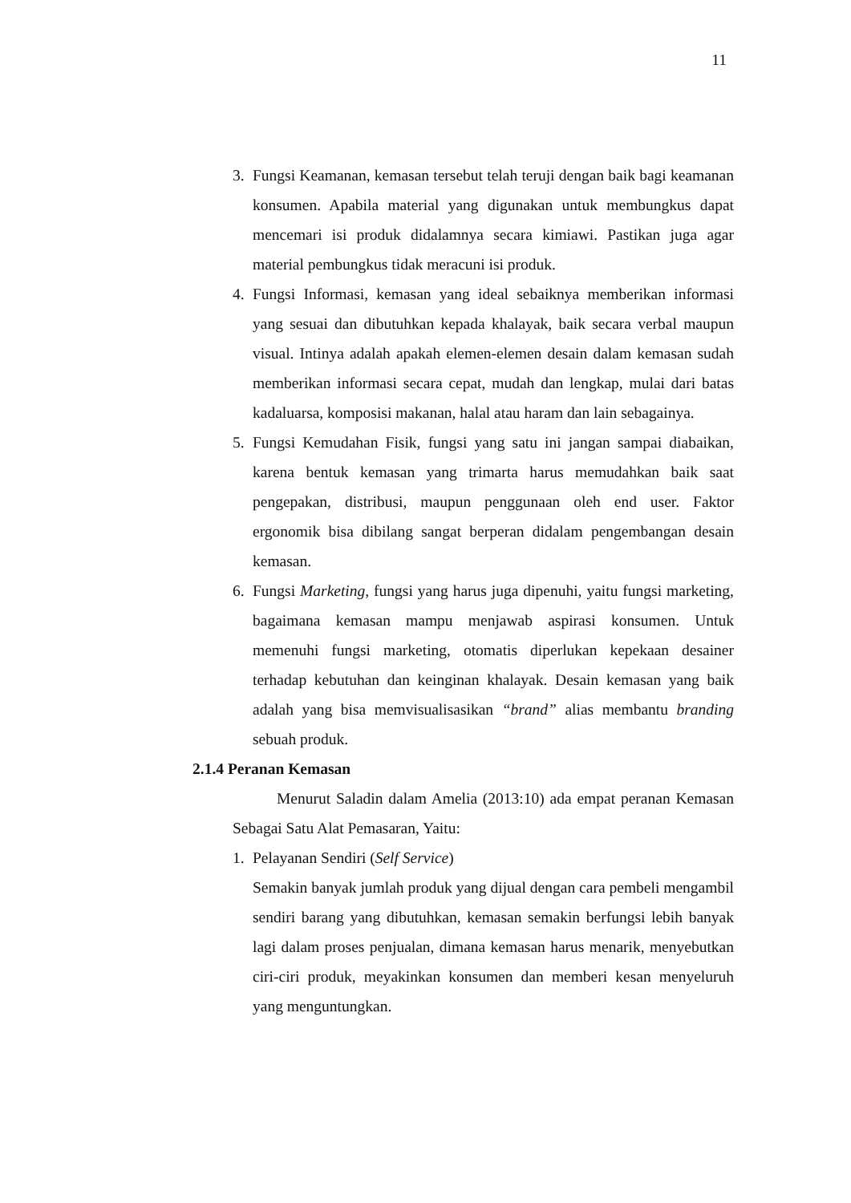11
3. Fungsi Keamanan, kemasan tersebut telah teruji dengan baik bagi keamanan konsumen. Apabila material yang digunakan untuk membungkus dapat mencemari isi produk didalamnya secara kimiawi. Pastikan juga agar material pembungkus tidak meracuni isi produk.
4. Fungsi Informasi, kemasan yang ideal sebaiknya memberikan informasi yang sesuai dan dibutuhkan kepada khalayak, baik secara verbal maupun visual. Intinya adalah apakah elemen-elemen desain dalam kemasan sudah memberikan informasi secara cepat, mudah dan lengkap, mulai dari batas kadaluarsa, komposisi makanan, halal atau haram dan lain sebagainya.
5. Fungsi Kemudahan Fisik, fungsi yang satu ini jangan sampai diabaikan, karena bentuk kemasan yang trimarta harus memudahkan baik saat pengepakan, distribusi, maupun penggunaan oleh end user. Faktor ergonomik bisa dibilang sangat berperan didalam pengembangan desain kemasan.
6. Fungsi Marketing, fungsi yang harus juga dipenuhi, yaitu fungsi marketing, bagaimana kemasan mampu menjawab aspirasi konsumen. Untuk memenuhi fungsi marketing, otomatis diperlukan kepekaan desainer terhadap kebutuhan dan keinginan khalayak. Desain kemasan yang baik adalah yang bisa memvisualisasikan “brand” alias membantu branding sebuah produk.
2.1.4 Peranan Kemasan
Menurut Saladin dalam Amelia (2013:10) ada empat peranan Kemasan Sebagai Satu Alat Pemasaran, Yaitu:
1. Pelayanan Sendiri (Self Service)
Semakin banyak jumlah produk yang dijual dengan cara pembeli mengambil sendiri barang yang dibutuhkan, kemasan semakin berfungsi lebih banyak lagi dalam proses penjualan, dimana kemasan harus menarik, menyebutkan ciri-ciri produk, meyakinkan konsumen dan memberi kesan menyeluruh yang menguntungkan.